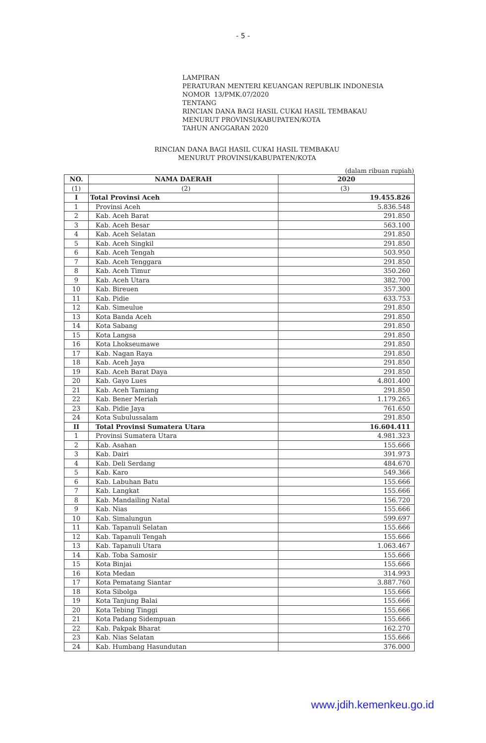- 5 -
LAMPIRAN
PERATURAN MENTERI KEUANGAN REPUBLIK INDONESIA
NOMOR 13/PMK.07/2020
TENTANG
RINCIAN DANA BAGI HASIL CUKAI HASIL TEMBAKAU
MENURUT PROVINSI/KABUPATEN/KOTA
TAHUN ANGGARAN 2020
RINCIAN DANA BAGI HASIL CUKAI HASIL TEMBAKAU
MENURUT PROVINSI/KABUPATEN/KOTA
(dalam ribuan rupiah)
| NO. | NAMA DAERAH | 2020 |
| --- | --- | --- |
| (1) | (2) | (3) |
| I | Total Provinsi Aceh | 19.455.826 |
| 1 | Provinsi Aceh | 5.836.548 |
| 2 | Kab. Aceh Barat | 291.850 |
| 3 | Kab. Aceh Besar | 563.100 |
| 4 | Kab. Aceh Selatan | 291.850 |
| 5 | Kab. Aceh Singkil | 291.850 |
| 6 | Kab. Aceh Tengah | 503.950 |
| 7 | Kab. Aceh Tenggara | 291.850 |
| 8 | Kab. Aceh Timur | 350.260 |
| 9 | Kab. Aceh Utara | 382.700 |
| 10 | Kab. Bireuen | 357.300 |
| 11 | Kab. Pidie | 633.753 |
| 12 | Kab. Simeulue | 291.850 |
| 13 | Kota Banda Aceh | 291.850 |
| 14 | Kota Sabang | 291.850 |
| 15 | Kota Langsa | 291.850 |
| 16 | Kota Lhokseumawe | 291.850 |
| 17 | Kab. Nagan Raya | 291.850 |
| 18 | Kab. Aceh Jaya | 291.850 |
| 19 | Kab. Aceh Barat Daya | 291.850 |
| 20 | Kab. Gayo Lues | 4.801.400 |
| 21 | Kab. Aceh Tamiang | 291.850 |
| 22 | Kab. Bener Meriah | 1.179.265 |
| 23 | Kab. Pidie Jaya | 761.650 |
| 24 | Kota Subulussalam | 291.850 |
| II | Total Provinsi Sumatera Utara | 16.604.411 |
| 1 | Provinsi Sumatera Utara | 4.981.323 |
| 2 | Kab. Asahan | 155.666 |
| 3 | Kab. Dairi | 391.973 |
| 4 | Kab. Deli Serdang | 484.670 |
| 5 | Kab. Karo | 549.366 |
| 6 | Kab. Labuhan Batu | 155.666 |
| 7 | Kab. Langkat | 155.666 |
| 8 | Kab. Mandailing Natal | 156.720 |
| 9 | Kab. Nias | 155.666 |
| 10 | Kab. Simalungun | 599.697 |
| 11 | Kab. Tapanuli Selatan | 155.666 |
| 12 | Kab. Tapanuli Tengah | 155.666 |
| 13 | Kab. Tapanuli Utara | 1.063.467 |
| 14 | Kab. Toba Samosir | 155.666 |
| 15 | Kota Binjai | 155.666 |
| 16 | Kota Medan | 314.993 |
| 17 | Kota Pematang Siantar | 3.887.760 |
| 18 | Kota Sibolga | 155.666 |
| 19 | Kota Tanjung Balai | 155.666 |
| 20 | Kota Tebing Tinggi | 155.666 |
| 21 | Kota Padang Sidempuan | 155.666 |
| 22 | Kab. Pakpak Bharat | 162.270 |
| 23 | Kab. Nias Selatan | 155.666 |
| 24 | Kab. Humbang Hasundutan | 376.000 |
www.jdih.kemenkeu.go.id